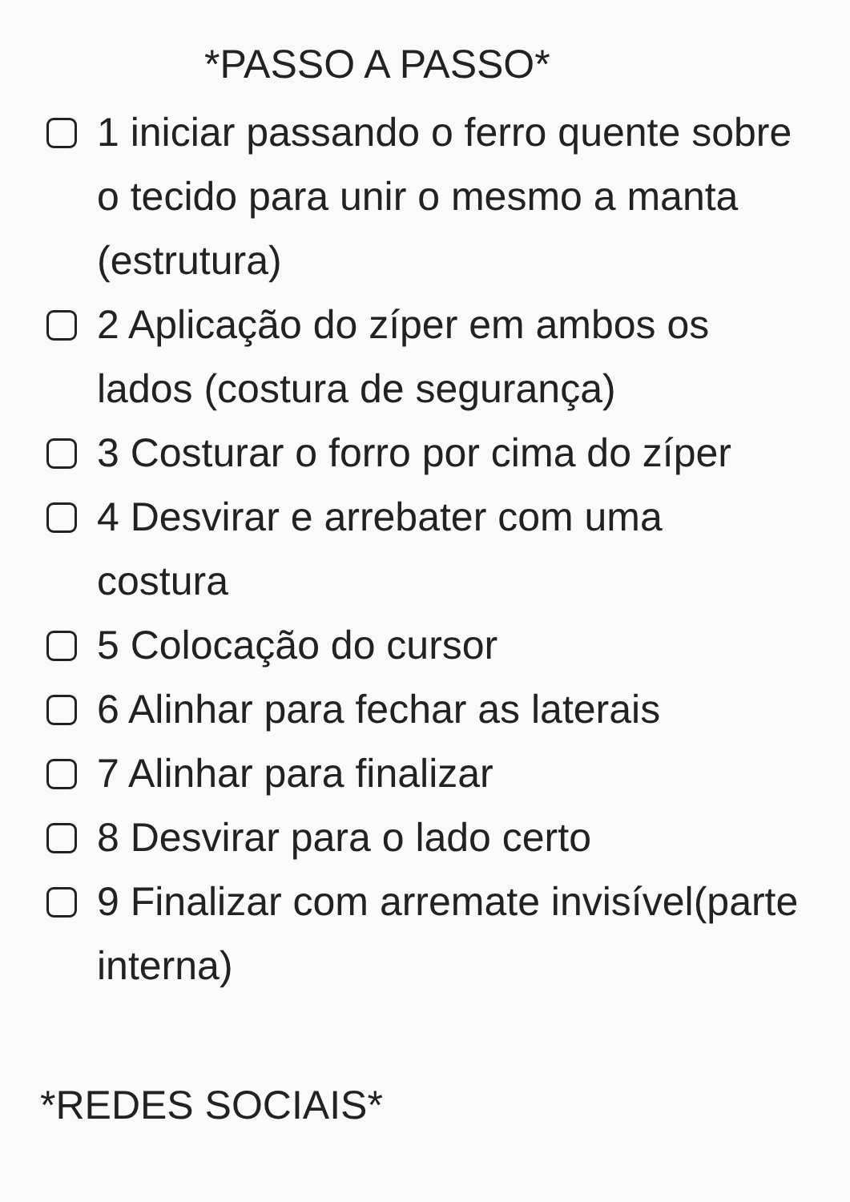*PASSO A PASSO*
1 iniciar passando o ferro quente sobre o tecido para unir o mesmo a manta (estrutura)
2 Aplicação do zíper em ambos os lados (costura de segurança)
3 Costurar o forro por cima do zíper
4 Desvirar e arrebater com uma costura
5 Colocação do cursor
6 Alinhar para fechar as laterais
7 Alinhar para finalizar
8 Desvirar para o lado certo
9 Finalizar com arremate invisível(parte interna)
*REDES SOCIAIS*